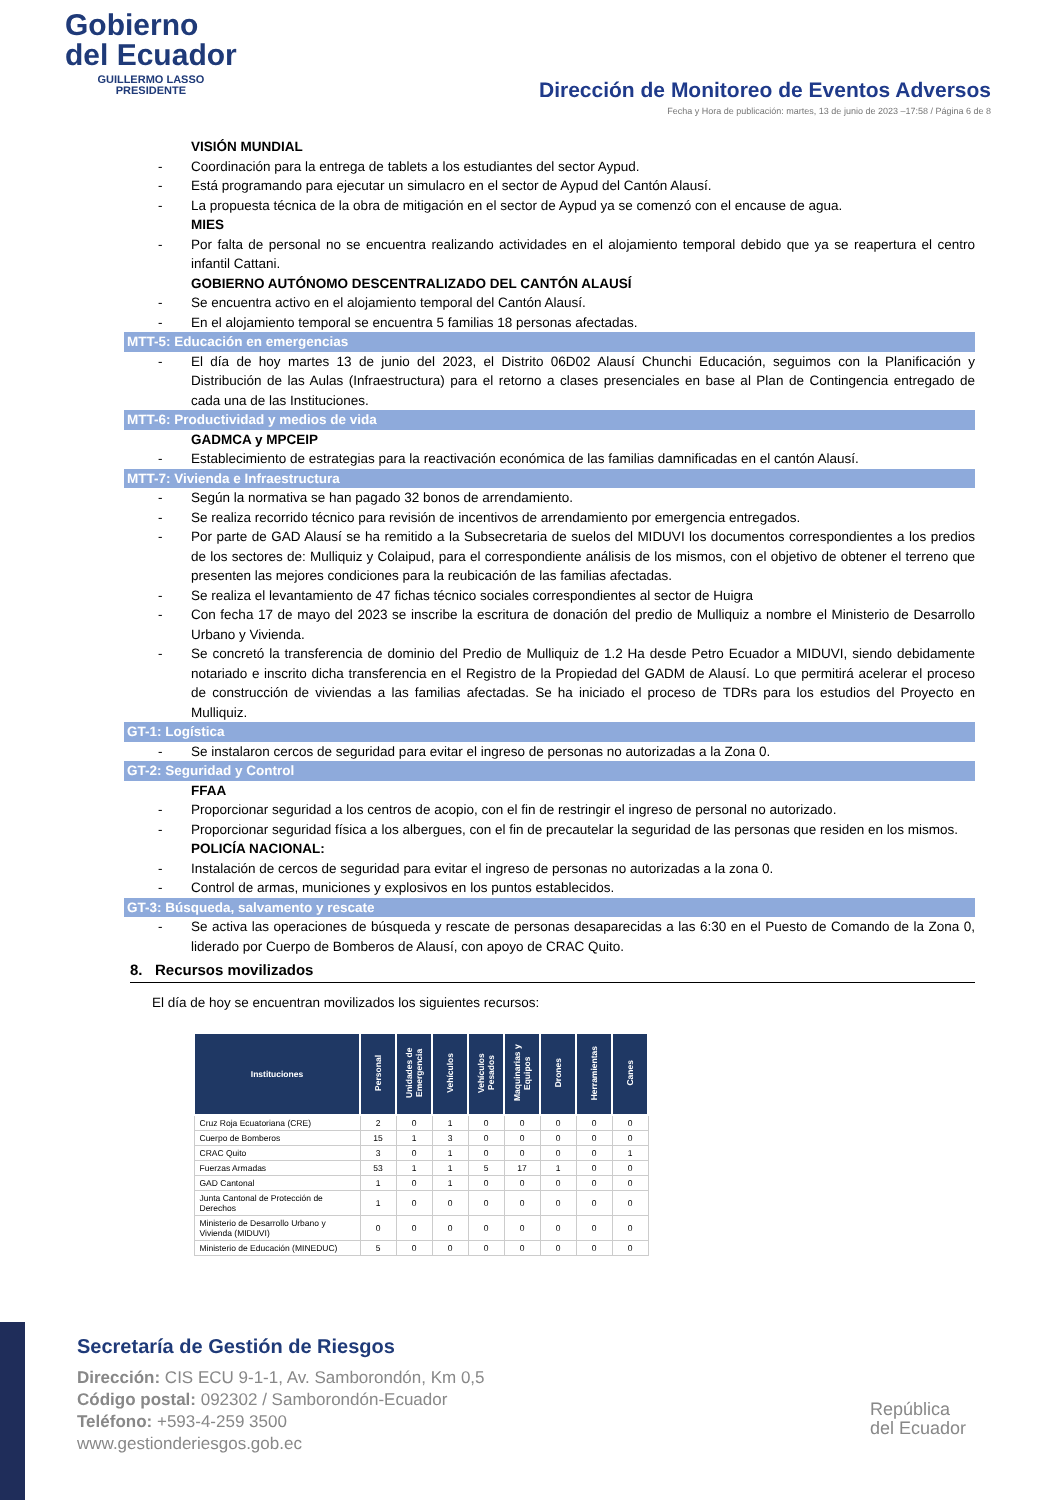Gobierno
del Ecuador
GUILLERMO LASSO
PRESIDENTE
Dirección de Monitoreo de Eventos Adversos
Fecha y Hora de publicación: martes, 13 de junio de 2023 –17:58 / Página 6 de 8
VISIÓN MUNDIAL
- Coordinación para la entrega de tablets a los estudiantes del sector Aypud.
- Está programando para ejecutar un simulacro en el sector de Aypud del Cantón Alausí.
- La propuesta técnica de la obra de mitigación en el sector de Aypud ya se comenzó con el encause de agua.
MIES
- Por falta de personal no se encuentra realizando actividades en el alojamiento temporal debido que ya se reapertura el centro infantil Cattani.
GOBIERNO AUTÓNOMO DESCENTRALIZADO DEL CANTÓN ALAUSÍ
- Se encuentra activo en el alojamiento temporal del Cantón Alausí.
- En el alojamiento temporal se encuentra 5 familias 18 personas afectadas.
MTT-5: Educación en emergencias
- El día de hoy martes 13 de junio del 2023, el Distrito 06D02 Alausí Chunchi Educación, seguimos con la Planificación y Distribución de las Aulas (Infraestructura) para el retorno a clases presenciales en base al Plan de Contingencia entregado de cada una de las Instituciones.
MTT-6: Productividad y medios de vida
GADMCA y MPCEIP
- Establecimiento de estrategias para la reactivación económica de las familias damnificadas en el cantón Alausí.
MTT-7: Vivienda e Infraestructura
- Según la normativa se han pagado 32 bonos de arrendamiento.
- Se realiza recorrido técnico para revisión de incentivos de arrendamiento por emergencia entregados.
- Por parte de GAD Alausí se ha remitido a la Subsecretaria de suelos del MIDUVI los documentos correspondientes a los predios de los sectores de: Mulliquiz y Colaipud, para el correspondiente análisis de los mismos, con el objetivo de obtener el terreno que presenten las mejores condiciones para la reubicación de las familias afectadas.
- Se realiza el levantamiento de 47 fichas técnico sociales correspondientes al sector de Huigra
- Con fecha 17 de mayo del 2023 se inscribe la escritura de donación del predio de Mulliquiz a nombre el Ministerio de Desarrollo Urbano y Vivienda.
- Se concretó la transferencia de dominio del Predio de Mulliquiz de 1.2 Ha desde Petro Ecuador a MIDUVI, siendo debidamente notariado e inscrito dicha transferencia en el Registro de la Propiedad del GADM de Alausí. Lo que permitirá acelerar el proceso de construcción de viviendas a las familias afectadas. Se ha iniciado el proceso de TDRs para los estudios del Proyecto en Mulliquiz.
GT-1: Logística
- Se instalaron cercos de seguridad para evitar el ingreso de personas no autorizadas a la Zona 0.
GT-2: Seguridad y Control
FFAA
- Proporcionar seguridad a los centros de acopio, con el fin de restringir el ingreso de personal no autorizado.
- Proporcionar seguridad física a los albergues, con el fin de precautelar la seguridad de las personas que residen en los mismos.
POLICÍA NACIONAL:
- Instalación de cercos de seguridad para evitar el ingreso de personas no autorizadas a la zona 0.
- Control de armas, municiones y explosivos en los puntos establecidos.
GT-3: Búsqueda, salvamento y rescate
- Se activa las operaciones de búsqueda y rescate de personas desaparecidas a las 6:30 en el Puesto de Comando de la Zona 0, liderado por Cuerpo de Bomberos de Alausí, con apoyo de CRAC Quito.
8. Recursos movilizados
El día de hoy se encuentran movilizados los siguientes recursos:
| Instituciones | Personal | Unidades de Emergencia | Vehículos | Vehículos Pesados | Maquinarias y Equipos | Drones | Herramientas | Canes |
| --- | --- | --- | --- | --- | --- | --- | --- | --- |
| Cruz Roja Ecuatoriana (CRE) | 2 | 0 | 1 | 0 | 0 | 0 | 0 | 0 |
| Cuerpo de Bomberos | 15 | 1 | 3 | 0 | 0 | 0 | 0 | 0 |
| CRAC Quito | 3 | 0 | 1 | 0 | 0 | 0 | 0 | 1 |
| Fuerzas Armadas | 53 | 1 | 1 | 5 | 17 | 1 | 0 | 0 |
| GAD Cantonal | 1 | 0 | 1 | 0 | 0 | 0 | 0 | 0 |
| Junta Cantonal de Protección de Derechos | 1 | 0 | 0 | 0 | 0 | 0 | 0 | 0 |
| Ministerio de Desarrollo Urbano y Vivienda (MIDUVI) | 0 | 0 | 0 | 0 | 0 | 0 | 0 | 0 |
| Ministerio de Educación (MINEDUC) | 5 | 0 | 0 | 0 | 0 | 0 | 0 | 0 |
Secretaría de Gestión de Riesgos
Dirección: CIS ECU 9-1-1, Av. Samborondón, Km 0,5
Código postal: 092302 / Samborondón-Ecuador
Teléfono: +593-4-259 3500
www.gestionderiesgos.gob.ec
República
del Ecuador